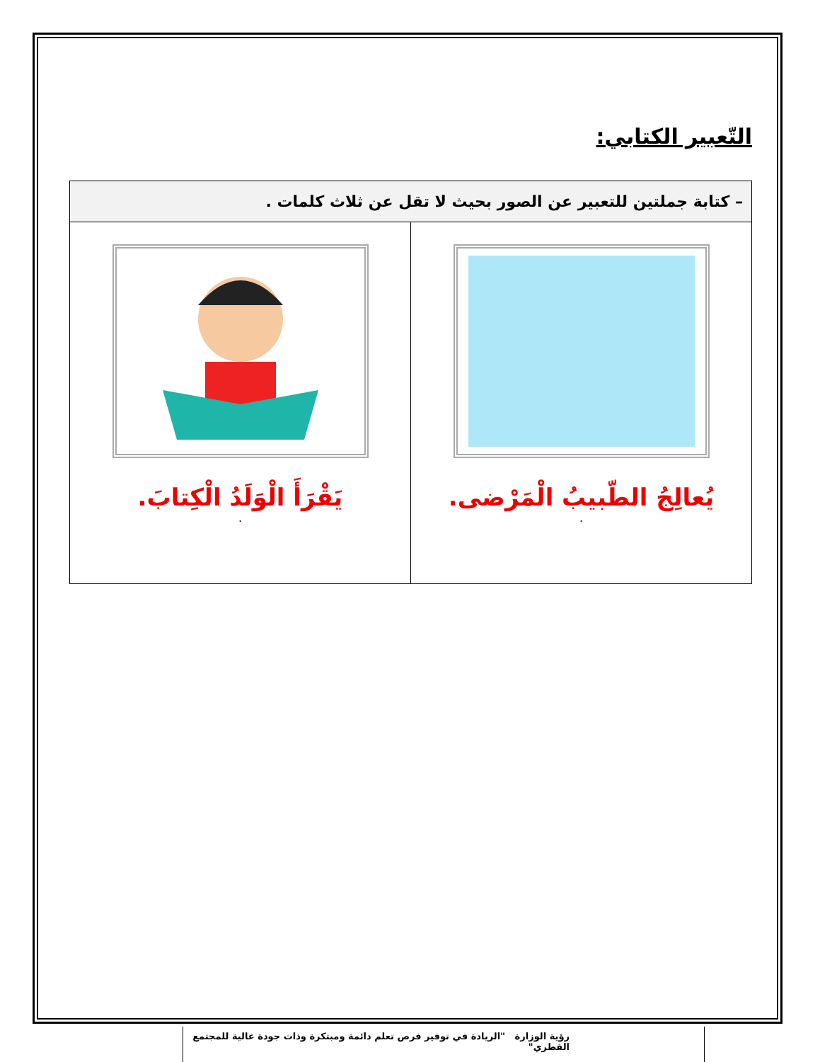التّعبير الكتابي:
| – كتابة جملتين للتعبير عن الصور بحيث لا تقل عن ثلاث كلمات . | |
| --- | --- |
| يُعالِجُ الطّبيبُ الْمَرْضى. . | يَقْرَأَ الْوَلَدُ الْكِتابَ. . |
رؤية الوزارة "الريادة في توفير فرص تعلم دائمة ومبتكرة وذات جودة عالية للمجتمع القطري"